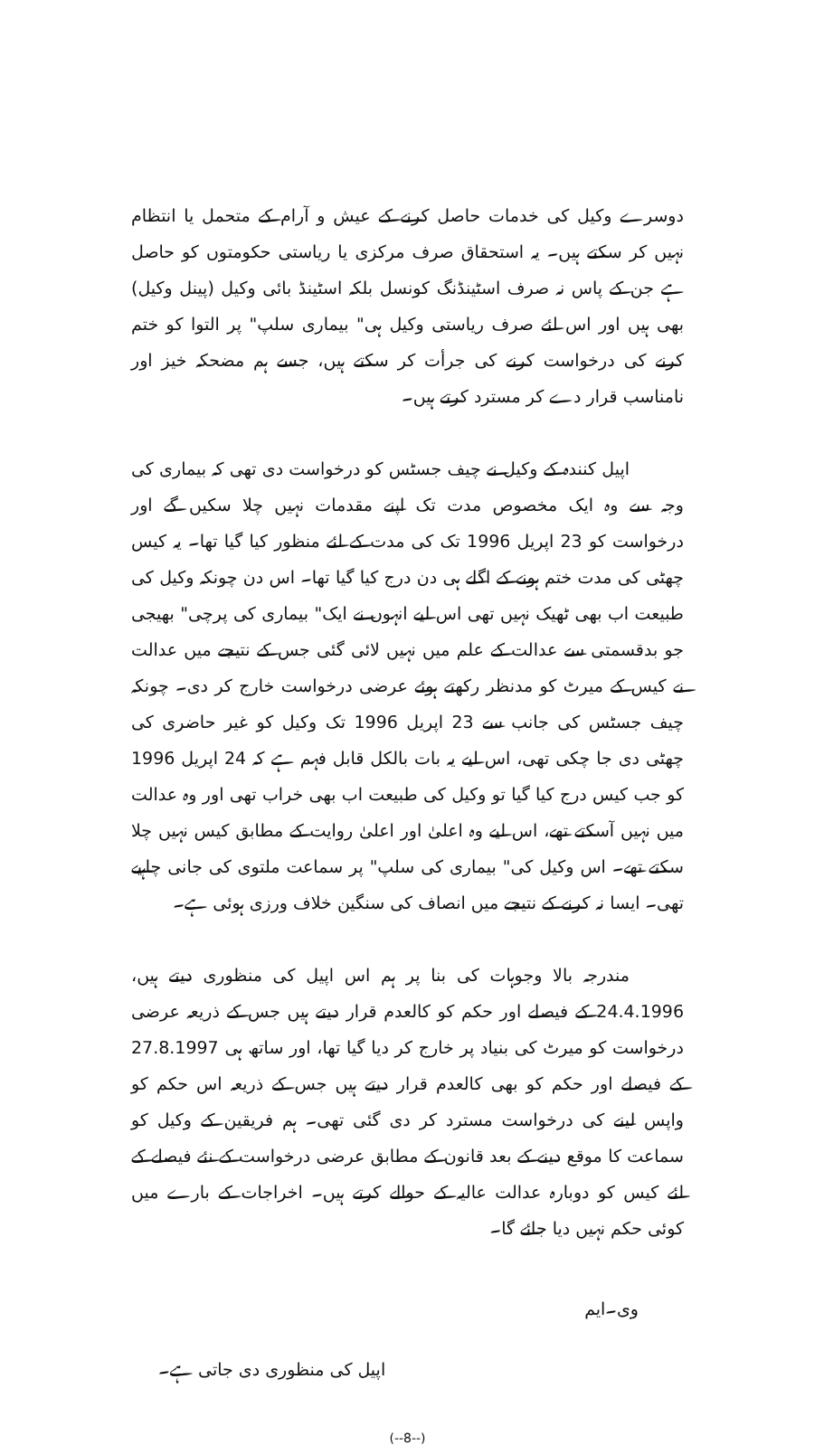دوسرے وکیل کی خدمات حاصل کرنے کے عیش و آرام کے متحمل یا انتظام نہیں کر سکتے ہیں۔ یہ استحقاق صرف مرکزی یا ریاستی حکومتوں کو حاصل ہے جن کے پاس نہ صرف اسٹینڈنگ کونسل بلکہ اسٹینڈ بائی وکیل (پینل وکیل) بھی ہیں اور اس لئے صرف ریاستی وکیل ہی" بیماری سلپ" پر التوا کو ختم کرنے کی درخواست کرنے کی جرأت کر سکتے ہیں، جسے ہم مضحکہ خیز اور نامناسب قرار دے کر مسترد کرتے ہیں۔
اپیل کنندہ کے وکیل نے چیف جسٹس کو درخواست دی تھی کہ بیماری کی وجہ سے وہ ایک مخصوص مدت تک اپنے مقدمات نہیں چلا سکیں گے اور درخواست کو 23 اپریل 1996 تک کی مدت کے لئے منظور کیا گیا تھا۔ یہ کیس چھٹی کی مدت ختم ہونے کے اگلے ہی دن درج کیا گیا تھا۔ اس دن چونکہ وکیل کی طبیعت اب بھی ٹھیک نہیں تھی اس لیے انہوں نے ایک" بیماری کی پرچی" بھیجی جو بدقسمتی سے عدالت کے علم میں نہیں لائی گئی جس کے نتیجے میں عدالت نے کیس کے میرٹ کو مدنظر رکھتے ہوئے عرضی درخواست خارج کر دی۔ چونکہ چیف جسٹس کی جانب سے 23 اپریل 1996 تک وکیل کو غیر حاضری کی چھٹی دی جا چکی تھی، اس لیے یہ بات بالکل قابل فہم ہے کہ 24 اپریل 1996 کو جب کیس درج کیا گیا تو وکیل کی طبیعت اب بھی خراب تھی اور وہ عدالت میں نہیں آسکتے تھے، اس لیے وہ اعلیٰ اور اعلیٰ روایت کے مطابق کیس نہیں چلا سکتے تھے۔ اس وکیل کی" بیماری کی سلپ" پر سماعت ملتوی کی جانی چاہیے تھی۔ ایسا نہ کرنے کے نتیجے میں انصاف کی سنگین خلاف ورزی ہوئی ہے۔
مندرجہ بالا وجوہات کی بنا پر ہم اس اپیل کی منظوری دیتے ہیں، 24.4.1996 کے فیصلے اور حکم کو کالعدم قرار دیتے ہیں جس کے ذریعہ عرضی درخواست کو میرٹ کی بنیاد پر خارج کر دیا گیا تھا، اور ساتھ ہی 27.8.1997 کے فیصلے اور حکم کو بھی کالعدم قرار دیتے ہیں جس کے ذریعہ اس حکم کو واپس لینے کی درخواست مسترد کر دی گئی تھی۔ ہم فریقین کے وکیل کو سماعت کا موقع دینے کے بعد قانون کے مطابق عرضی درخواست کے نئے فیصلے کے لئے کیس کو دوبارہ عدالت عالیہ کے حوالے کرتے ہیں۔ اخراجات کے بارے میں کوئی حکم نہیں دیا جائے گا۔
وی۔ایم
اپیل کی منظوری دی جاتی ہے۔
(--8--)